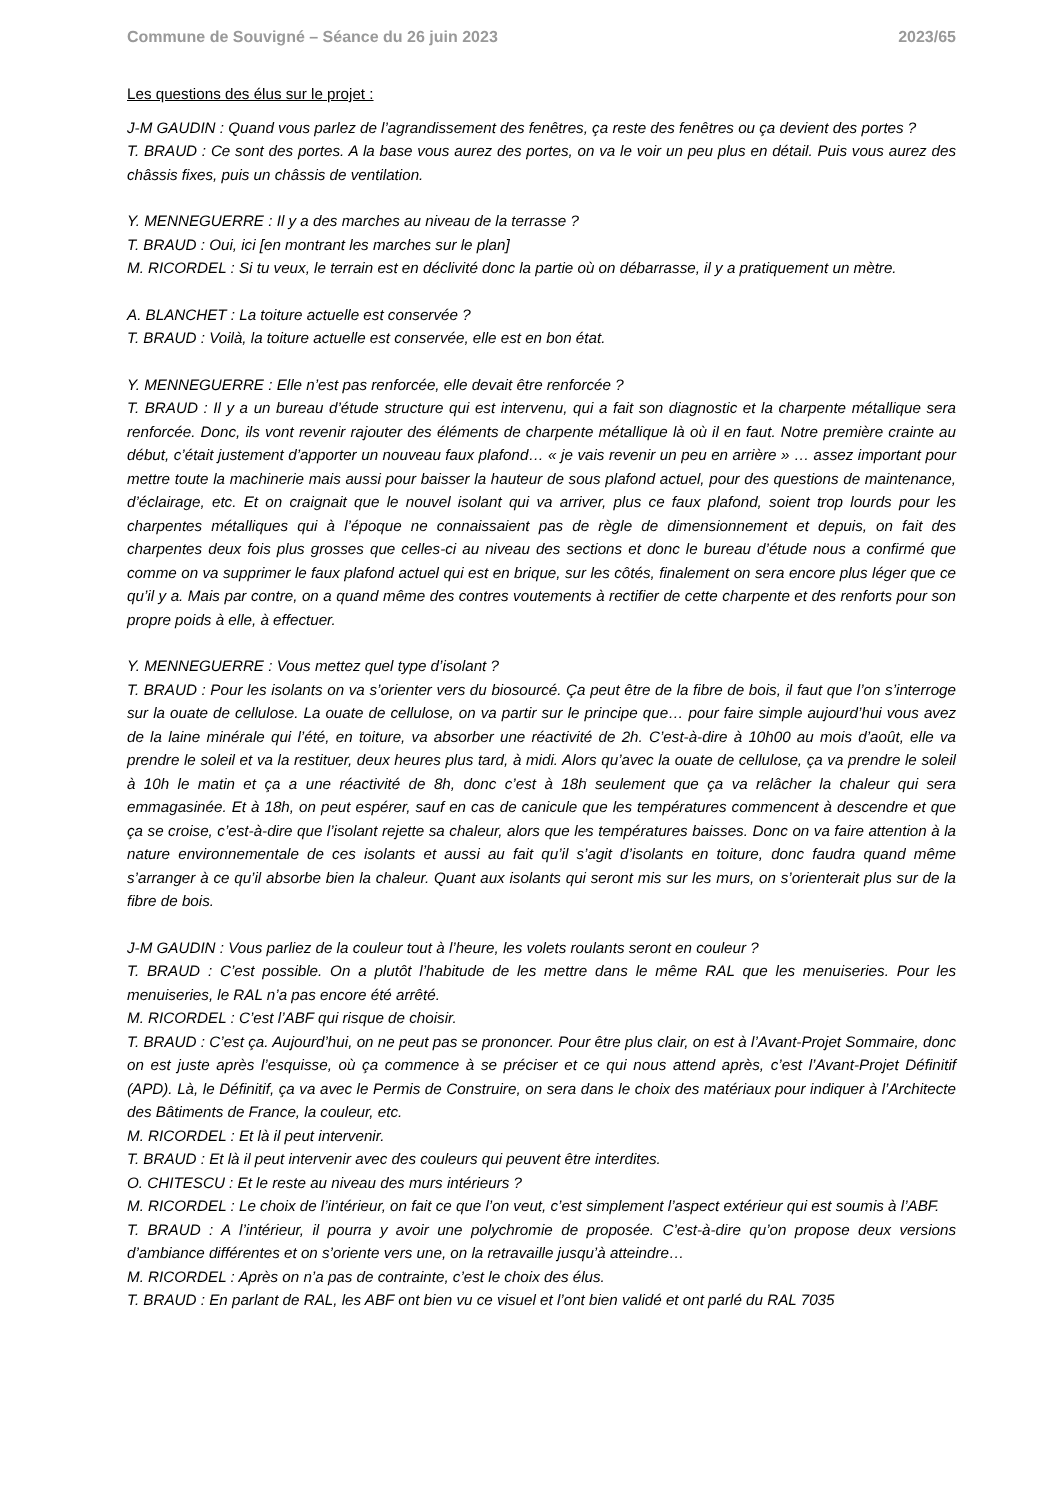Commune de Souvigné – Séance du 26 juin 2023 2023/65
Les questions des élus sur le projet :
J-M GAUDIN : Quand vous parlez de l’agrandissement des fenêtres, ça reste des fenêtres ou ça devient des portes ?
T. BRAUD : Ce sont des portes. A la base vous aurez des portes, on va le voir un peu plus en détail. Puis vous aurez des châssis fixes, puis un châssis de ventilation.
Y. MENNEGUERRE : Il y a des marches au niveau de la terrasse ?
T. BRAUD : Oui, ici [en montrant les marches sur le plan]
M. RICORDEL : Si tu veux, le terrain est en déclivité donc la partie où on débarrasse, il y a pratiquement un mètre.
A. BLANCHET : La toiture actuelle est conservée ?
T. BRAUD : Voilà, la toiture actuelle est conservée, elle est en bon état.
Y. MENNEGUERRE : Elle n’est pas renforcée, elle devait être renforcée ?
T. BRAUD : Il y a un bureau d’étude structure qui est intervenu, qui a fait son diagnostic et la charpente métallique sera renforcée. Donc, ils vont revenir rajouter des éléments de charpente métallique là où il en faut. Notre première crainte au début, c’était justement d’apporter un nouveau faux plafond… « je vais revenir un peu en arrière » … assez important pour mettre toute la machinerie mais aussi pour baisser la hauteur de sous plafond actuel, pour des questions de maintenance, d’éclairage, etc. Et on craignait que le nouvel isolant qui va arriver, plus ce faux plafond, soient trop lourds pour les charpentes métalliques qui à l’époque ne connaissaient pas de règle de dimensionnement et depuis, on fait des charpentes deux fois plus grosses que celles-ci au niveau des sections et donc le bureau d’étude nous a confirmé que comme on va supprimer le faux plafond actuel qui est en brique, sur les côtés, finalement on sera encore plus léger que ce qu’il y a. Mais par contre, on a quand même des contres voutements à rectifier de cette charpente et des renforts pour son propre poids à elle, à effectuer.
Y. MENNEGUERRE : Vous mettez quel type d’isolant ?
T. BRAUD : Pour les isolants on va s’orienter vers du biosourcé. Ça peut être de la fibre de bois, il faut que l’on s’interroge sur la ouate de cellulose. La ouate de cellulose, on va partir sur le principe que… pour faire simple aujourd’hui vous avez de la laine minérale qui l’été, en toiture, va absorber une réactivité de 2h. C’est-à-dire à 10h00 au mois d’août, elle va prendre le soleil et va la restituer, deux heures plus tard, à midi. Alors qu’avec la ouate de cellulose, ça va prendre le soleil à 10h le matin et ça a une réactivité de 8h, donc c’est à 18h seulement que ça va relâcher la chaleur qui sera emmagasinée. Et à 18h, on peut espérer, sauf en cas de canicule que les températures commencent à descendre et que ça se croise, c’est-à-dire que l’isolant rejette sa chaleur, alors que les températures baisses. Donc on va faire attention à la nature environnementale de ces isolants et aussi au fait qu’il s’agit d’isolants en toiture, donc faudra quand même s’arranger à ce qu’il absorbe bien la chaleur. Quant aux isolants qui seront mis sur les murs, on s’orienterait plus sur de la fibre de bois.
J-M GAUDIN : Vous parliez de la couleur tout à l’heure, les volets roulants seront en couleur ?
T. BRAUD : C’est possible. On a plutôt l’habitude de les mettre dans le même RAL que les menuiseries. Pour les menuiseries, le RAL n’a pas encore été arrêté.
M. RICORDEL : C’est l’ABF qui risque de choisir.
T. BRAUD : C’est ça. Aujourd’hui, on ne peut pas se prononcer. Pour être plus clair, on est à l’Avant-Projet Sommaire, donc on est juste après l’esquisse, où ça commence à se préciser et ce qui nous attend après, c’est l’Avant-Projet Définitif (APD). Là, le Définitif, ça va avec le Permis de Construire, on sera dans le choix des matériaux pour indiquer à l’Architecte des Bâtiments de France, la couleur, etc.
M. RICORDEL : Et là il peut intervenir.
T. BRAUD : Et là il peut intervenir avec des couleurs qui peuvent être interdites.
O. CHITESCU : Et le reste au niveau des murs intérieurs ?
M. RICORDEL : Le choix de l’intérieur, on fait ce que l’on veut, c’est simplement l’aspect extérieur qui est soumis à l’ABF.
T. BRAUD : A l’intérieur, il pourra y avoir une polychromie de proposée. C’est-à-dire qu’on propose deux versions d’ambiance différentes et on s’oriente vers une, on la retravaille jusqu’à atteindre…
M. RICORDEL : Après on n’a pas de contrainte, c’est le choix des élus.
T. BRAUD : En parlant de RAL, les ABF ont bien vu ce visuel et l’ont bien validé et ont parlé du RAL 7035